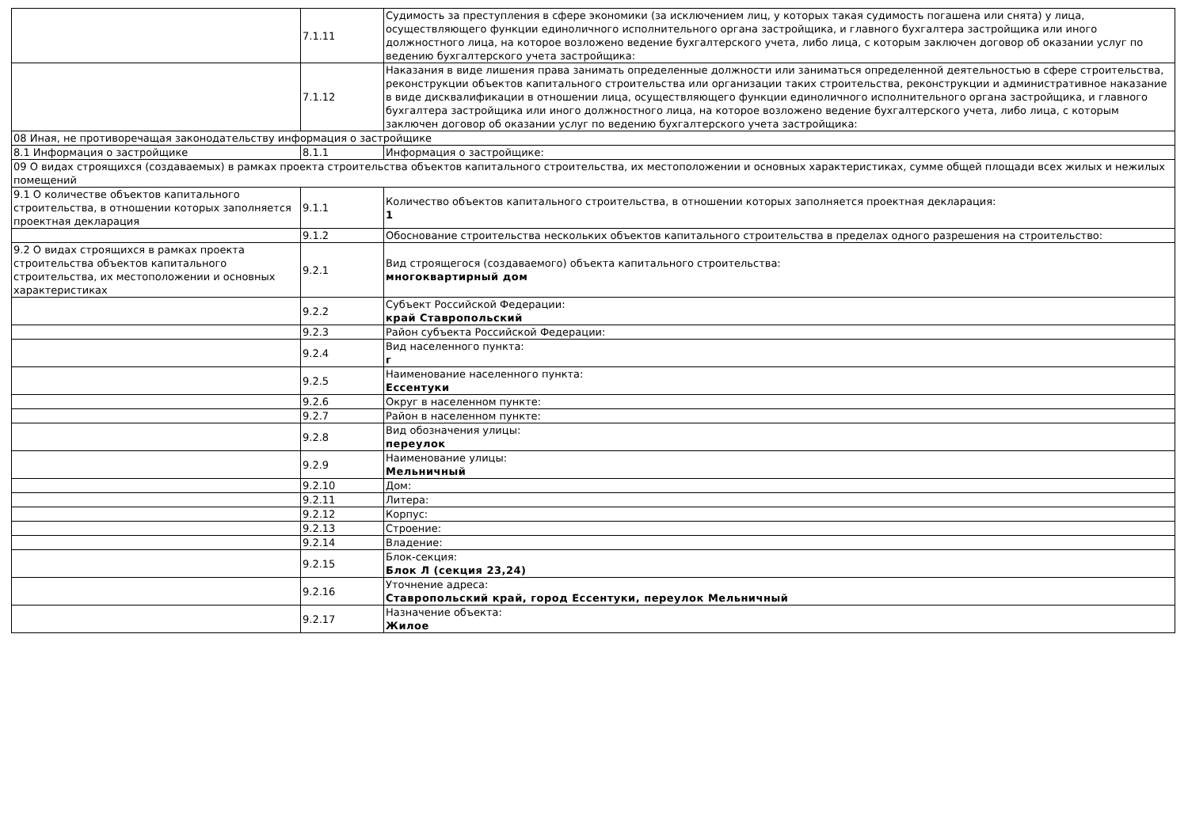| | 7.1.11 | Судимость за преступления в сфере экономики (за исключением лиц, у которых такая судимость погашена или снята) у лица, осуществляющего функции единоличного исполнительного органа застройщика, и главного бухгалтера застройщика или иного должностного лица, на которое возложено ведение бухгалтерского учета, либо лица, с которым заключен договор об оказании услуг по ведению бухгалтерского учета застройщика: |
| | 7.1.12 | Наказания в виде лишения права занимать определенные должности или заниматься определенной деятельностью в сфере строительства, реконструкции объектов капитального строительства или организации таких строительства, реконструкции и административное наказание в виде дисквалификации в отношении лица, осуществляющего функции единоличного исполнительного органа застройщика, и главного бухгалтера застройщика или иного должностного лица, на которое возложено ведение бухгалтерского учета, либо лица, с которым заключен договор об оказании услуг по ведению бухгалтерского учета застройщика: |
| 08 Иная, не противоречащая законодательству информация о застройщике | | |
| 8.1 Информация о застройщике | 8.1.1 | Информация о застройщике: |
| 09 О видах строящихся (создаваемых) в рамках проекта строительства объектов капитального строительства, их местоположении и основных характеристиках, сумме общей площади всех жилых и нежилых помещений | | |
| 9.1 О количестве объектов капитального строительства, в отношении которых заполняется проектная декларация | 9.1.1 | Количество объектов капитального строительства, в отношении которых заполняется проектная декларация: 1 |
| | 9.1.2 | Обоснование строительства нескольких объектов капитального строительства в пределах одного разрешения на строительство: |
| 9.2 О видах строящихся в рамках проекта строительства объектов капитального строительства, их местоположении и основных характеристиках | 9.2.1 | Вид строящегося (создаваемого) объекта капитального строительства: многоквартирный дом |
| | 9.2.2 | Субъект Российской Федерации: край Ставропольский |
| | 9.2.3 | Район субъекта Российской Федерации: |
| | 9.2.4 | Вид населенного пункта: г |
| | 9.2.5 | Наименование населенного пункта: Ессентуки |
| | 9.2.6 | Округ в населенном пункте: |
| | 9.2.7 | Район в населенном пункте: |
| | 9.2.8 | Вид обозначения улицы: переулок |
| | 9.2.9 | Наименование улицы: Мельничный |
| | 9.2.10 | Дом: |
| | 9.2.11 | Литера: |
| | 9.2.12 | Корпус: |
| | 9.2.13 | Строение: |
| | 9.2.14 | Владение: |
| | 9.2.15 | Блок-секция: Блок Л (секция 23,24) |
| | 9.2.16 | Уточнение адреса: Ставропольский край, город Ессентуки, переулок Мельничный |
| | 9.2.17 | Назначение объекта: Жилое |